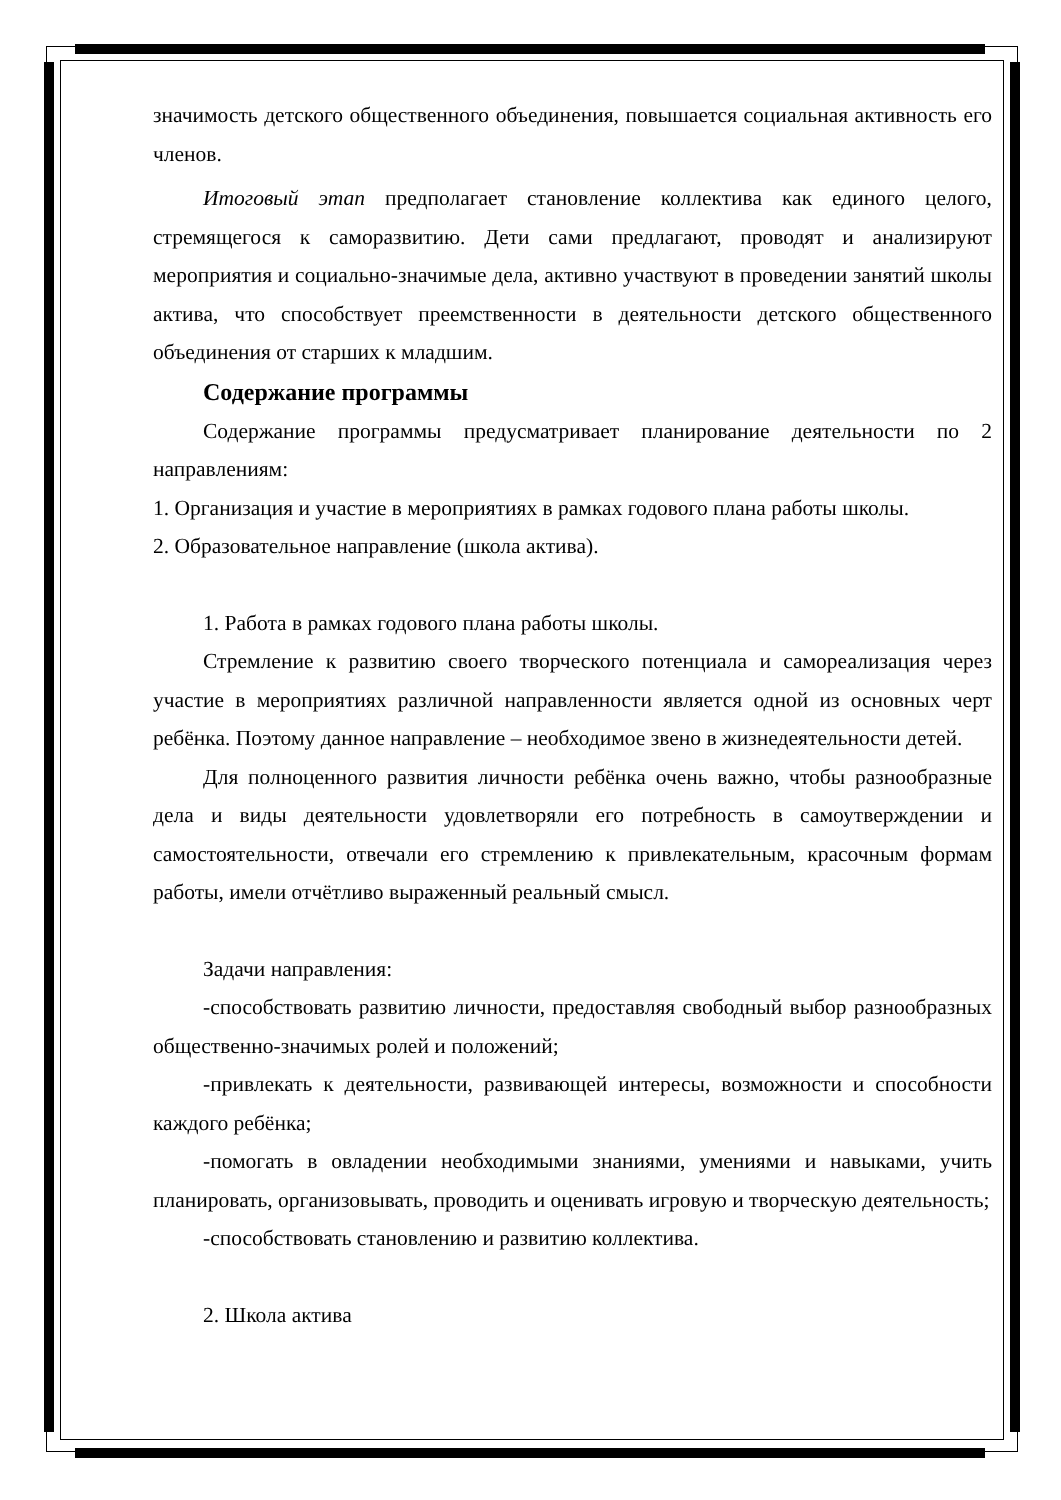значимость детского общественного объединения, повышается социальная активность его членов.
Итоговый этап предполагает становление коллектива как единого целого, стремящегося к саморазвитию. Дети сами предлагают, проводят и анализируют мероприятия и социально-значимые дела, активно участвуют в проведении занятий школы актива, что способствует преемственности в деятельности детского общественного объединения от старших к младшим.
Содержание программы
Содержание программы предусматривает планирование деятельности по 2 направлениям:
1. Организация и участие в мероприятиях в рамках годового плана работы школы.
2. Образовательное направление (школа актива).
1. Работа в рамках годового плана работы школы.
Стремление к развитию своего творческого потенциала и самореализация через участие в мероприятиях различной направленности является одной из основных черт ребёнка. Поэтому данное направление – необходимое звено в жизнедеятельности детей.
Для полноценного развития личности ребёнка очень важно, чтобы разнообразные дела и виды деятельности удовлетворяли его потребность в самоутверждении и самостоятельности, отвечали его стремлению к привлекательным, красочным формам работы, имели отчётливо выраженный реальный смысл.
Задачи направления:
-способствовать развитию личности, предоставляя свободный выбор разнообразных общественно-значимых ролей и положений;
-привлекать к деятельности, развивающей интересы, возможности и способности каждого ребёнка;
-помогать в овладении необходимыми знаниями, умениями и навыками, учить планировать, организовывать, проводить и оценивать игровую и творческую деятельность;
-способствовать становлению и развитию коллектива.
2. Школа актива